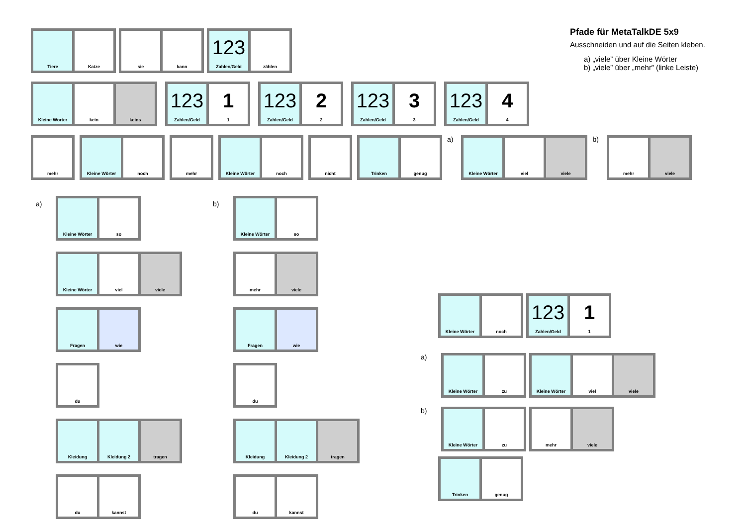Pfade für MetaTalkDE 5x9
Ausschneiden und auf die Seiten kleben.
a) „viele” über Kleine Wörter
b) „viele” über „mehr” (linke Leiste)
Tiere Katze sie kann
123
Zahlen/Geld
zählen
Kleine Wörter kein keins
123
Zahlen/Geld
1
1
123
Zahlen/Geld
2
2
123
Zahlen/Geld
3
3
123
Zahlen/Geld
4
4
mehr Kleine Wörter noch mehr Kleine Wörter noch nicht Trinken genug
a)
Kleine Wörter viel viele
b)
mehr viele
a)
Kleine Wörter so
Kleine Wörter viel viele
Fragen wie
du
Kleidung Kleidung 2 tragen
du kannst
b)
Kleine Wörter so
mehr viele
Fragen wie
du
Kleidung Kleidung 2 tragen
du kannst
Kleine Wörter noch
123
Zahlen/Geld
1
1
a)
Kleine Wörter zu Kleine Wörter viel viele
b)
Kleine Wörter zu mehr viele
Trinken genug